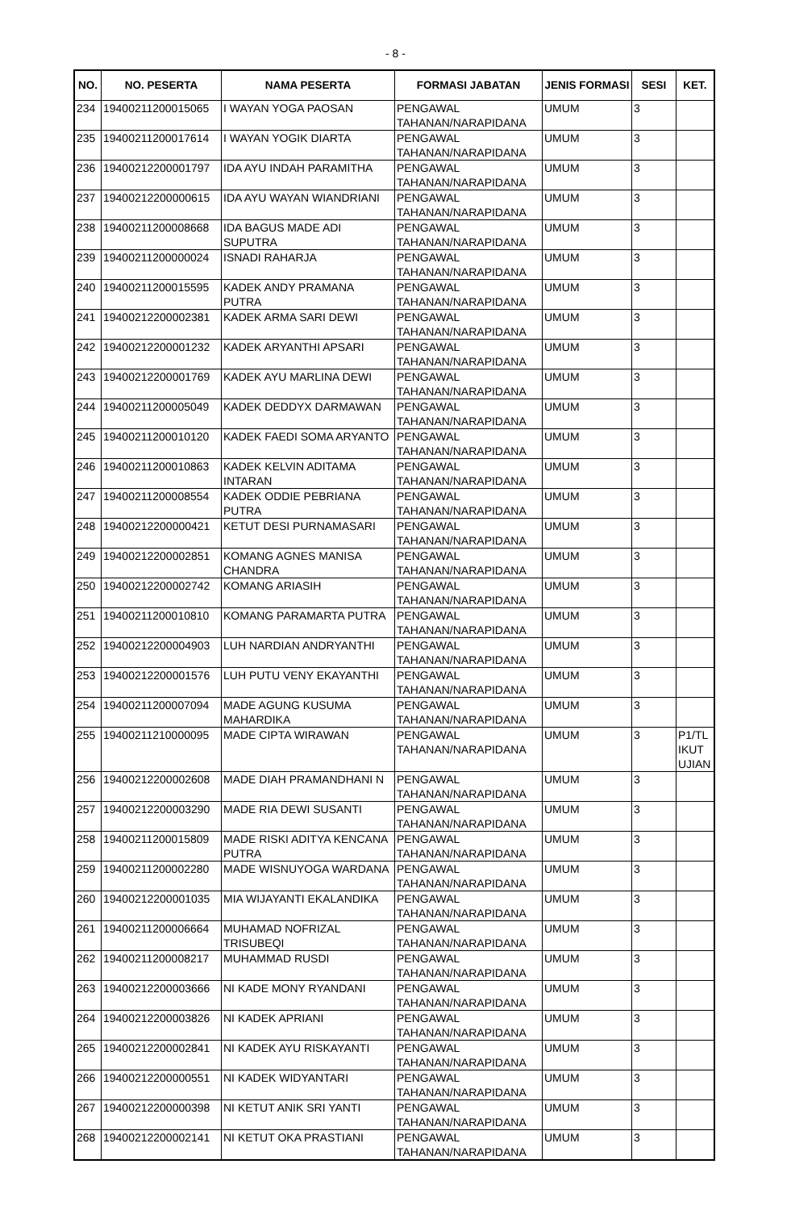- 8 -
| NO. | NO. PESERTA | NAMA PESERTA | FORMASI JABATAN | JENIS FORMASI | SESI | KET. |
| --- | --- | --- | --- | --- | --- | --- |
| 234 | 19400211200015065 | I WAYAN YOGA PAOSAN | PENGAWAL TAHANAN/NARAPIDANA | UMUM | 3 | |
| 235 | 19400211200017614 | I WAYAN YOGIK DIARTA | PENGAWAL TAHANAN/NARAPIDANA | UMUM | 3 | |
| 236 | 19400212200001797 | IDA AYU INDAH PARAMITHA | PENGAWAL TAHANAN/NARAPIDANA | UMUM | 3 | |
| 237 | 19400212200000615 | IDA AYU WAYAN WIANDRIANI | PENGAWAL TAHANAN/NARAPIDANA | UMUM | 3 | |
| 238 | 19400211200008668 | IDA BAGUS MADE ADI SUPUTRA | PENGAWAL TAHANAN/NARAPIDANA | UMUM | 3 | |
| 239 | 19400211200000024 | ISNADI RAHARJA | PENGAWAL TAHANAN/NARAPIDANA | UMUM | 3 | |
| 240 | 19400211200015595 | KADEK ANDY PRAMANA PUTRA | PENGAWAL TAHANAN/NARAPIDANA | UMUM | 3 | |
| 241 | 19400212200002381 | KADEK ARMA SARI DEWI | PENGAWAL TAHANAN/NARAPIDANA | UMUM | 3 | |
| 242 | 19400212200001232 | KADEK ARYANTHI APSARI | PENGAWAL TAHANAN/NARAPIDANA | UMUM | 3 | |
| 243 | 19400212200001769 | KADEK AYU MARLINA DEWI | PENGAWAL TAHANAN/NARAPIDANA | UMUM | 3 | |
| 244 | 19400211200005049 | KADEK DEDDYX DARMAWAN | PENGAWAL TAHANAN/NARAPIDANA | UMUM | 3 | |
| 245 | 19400211200010120 | KADEK FAEDI SOMA ARYANTO | PENGAWAL TAHANAN/NARAPIDANA | UMUM | 3 | |
| 246 | 19400211200010863 | KADEK KELVIN ADITAMA INTARAN | PENGAWAL TAHANAN/NARAPIDANA | UMUM | 3 | |
| 247 | 19400211200008554 | KADEK ODDIE PEBRIANA PUTRA | PENGAWAL TAHANAN/NARAPIDANA | UMUM | 3 | |
| 248 | 19400212200000421 | KETUT DESI PURNAMASARI | PENGAWAL TAHANAN/NARAPIDANA | UMUM | 3 | |
| 249 | 19400212200002851 | KOMANG AGNES MANISA CHANDRA | PENGAWAL TAHANAN/NARAPIDANA | UMUM | 3 | |
| 250 | 19400212200002742 | KOMANG ARIASIH | PENGAWAL TAHANAN/NARAPIDANA | UMUM | 3 | |
| 251 | 19400211200010810 | KOMANG PARAMARTA PUTRA | PENGAWAL TAHANAN/NARAPIDANA | UMUM | 3 | |
| 252 | 19400212200004903 | LUH NARDIAN ANDRYANTHI | PENGAWAL TAHANAN/NARAPIDANA | UMUM | 3 | |
| 253 | 19400212200001576 | LUH PUTU VENY EKAYANTHI | PENGAWAL TAHANAN/NARAPIDANA | UMUM | 3 | |
| 254 | 19400211200007094 | MADE AGUNG KUSUMA MAHARDIKA | PENGAWAL TAHANAN/NARAPIDANA | UMUM | 3 | |
| 255 | 19400211210000095 | MADE CIPTA WIRAWAN | PENGAWAL TAHANAN/NARAPIDANA | UMUM | 3 | P1/TL IKUT UJIAN |
| 256 | 19400212200002608 | MADE DIAH PRAMANDHANI N | PENGAWAL TAHANAN/NARAPIDANA | UMUM | 3 | |
| 257 | 19400212200003290 | MADE RIA DEWI SUSANTI | PENGAWAL TAHANAN/NARAPIDANA | UMUM | 3 | |
| 258 | 19400211200015809 | MADE RISKI ADITYA KENCANA PUTRA | PENGAWAL TAHANAN/NARAPIDANA | UMUM | 3 | |
| 259 | 19400211200002280 | MADE WISNUYOGA WARDANA | PENGAWAL TAHANAN/NARAPIDANA | UMUM | 3 | |
| 260 | 19400212200001035 | MIA WIJAYANTI EKALANDIKA | PENGAWAL TAHANAN/NARAPIDANA | UMUM | 3 | |
| 261 | 19400211200006664 | MUHAMAD NOFRIZAL TRISUBEQI | PENGAWAL TAHANAN/NARAPIDANA | UMUM | 3 | |
| 262 | 19400211200008217 | MUHAMMAD RUSDI | PENGAWAL TAHANAN/NARAPIDANA | UMUM | 3 | |
| 263 | 19400212200003666 | NI KADE MONY RYANDANI | PENGAWAL TAHANAN/NARAPIDANA | UMUM | 3 | |
| 264 | 19400212200003826 | NI KADEK APRIANI | PENGAWAL TAHANAN/NARAPIDANA | UMUM | 3 | |
| 265 | 19400212200002841 | NI KADEK AYU RISKAYANTI | PENGAWAL TAHANAN/NARAPIDANA | UMUM | 3 | |
| 266 | 19400212200000551 | NI KADEK WIDYANTARI | PENGAWAL TAHANAN/NARAPIDANA | UMUM | 3 | |
| 267 | 19400212200000398 | NI KETUT ANIK SRI YANTI | PENGAWAL TAHANAN/NARAPIDANA | UMUM | 3 | |
| 268 | 19400212200002141 | NI KETUT OKA PRASTIANI | PENGAWAL TAHANAN/NARAPIDANA | UMUM | 3 | |